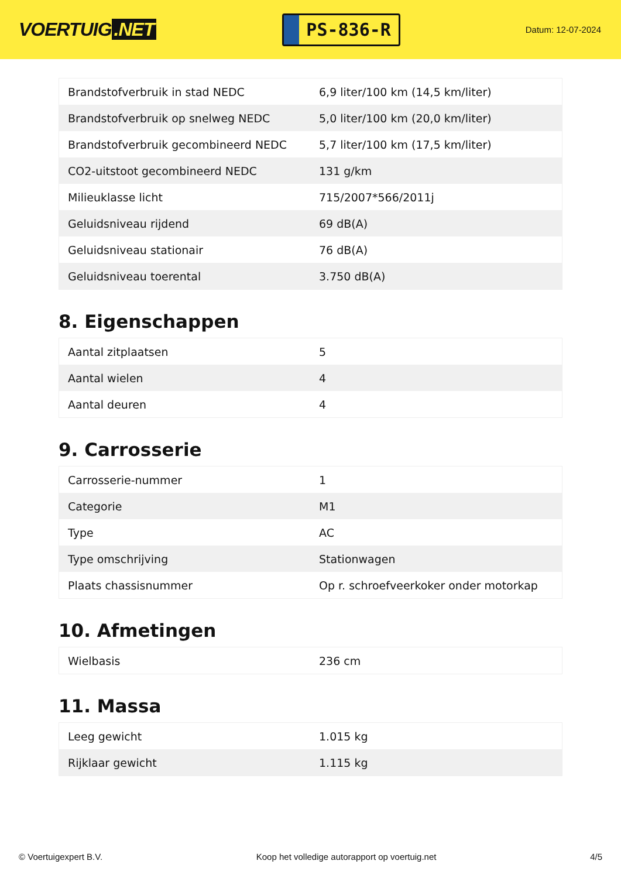VOERTUIG.NET
PS-836-R
Datum: 12-07-2024
| Brandstofverbruik in stad NEDC | 6,9 liter/100 km (14,5 km/liter) |
| Brandstofverbruik op snelweg NEDC | 5,0 liter/100 km (20,0 km/liter) |
| Brandstofverbruik gecombineerd NEDC | 5,7 liter/100 km (17,5 km/liter) |
| CO2-uitstoot gecombineerd NEDC | 131 g/km |
| Milieuklasse licht | 715/2007*566/2011j |
| Geluidsniveau rijdend | 69 dB(A) |
| Geluidsniveau stationair | 76 dB(A) |
| Geluidsniveau toerental | 3.750 dB(A) |
8. Eigenschappen
| Aantal zitplaatsen | 5 |
| Aantal wielen | 4 |
| Aantal deuren | 4 |
9. Carrosserie
| Carrosserie-nummer | 1 |
| Categorie | M1 |
| Type | AC |
| Type omschrijving | Stationwagen |
| Plaats chassisnummer | Op r. schroefveerkoker onder motorkap |
10. Afmetingen
| Wielbasis | 236 cm |
11. Massa
| Leeg gewicht | 1.015 kg |
| Rijklaar gewicht | 1.115 kg |
© Voertuigexpert B.V. Koop het volledige autorapport op voertuig.net 4/5